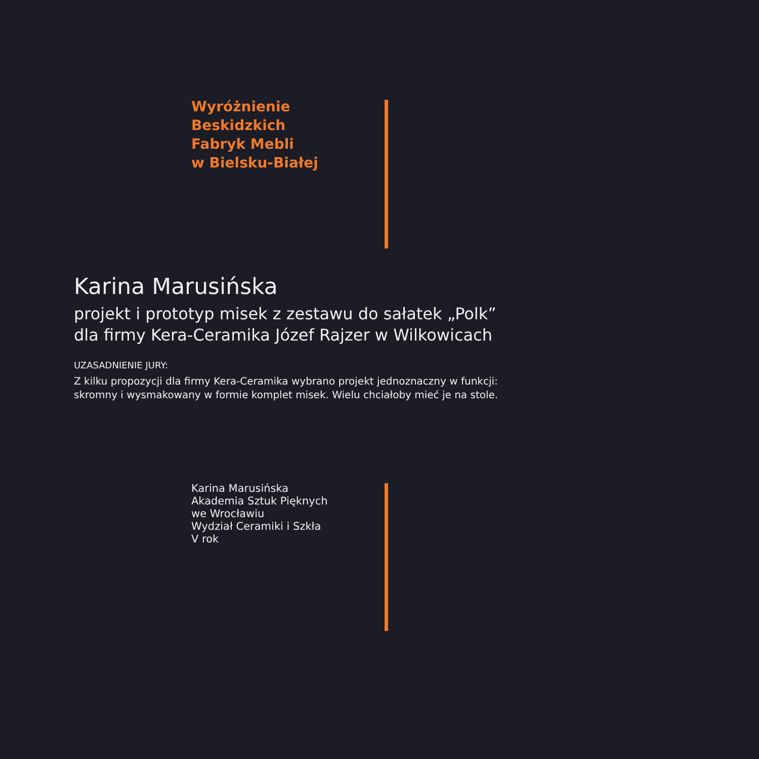Wyróżnienie
Beskidzkich
Fabryk Mebli
w Bielsku-Białej
Karina Marusińska
projekt i prototyp misek z zestawu do sałatek „Polk”
dla firmy Kera-Ceramika Józef Rajzer w Wilkowicach
UZASADNIENIE JURY:
Z kilku propozycji dla firmy Kera-Ceramika wybrano projekt jednoznaczny w funkcji:
skromny i wysmakowany w formie komplet misek. Wielu chciałoby mieć je na stole.
Karina Marusińska
Akademia Sztuk Pięknych
we Wrocławiu
Wydział Ceramiki i Szkła
V rok